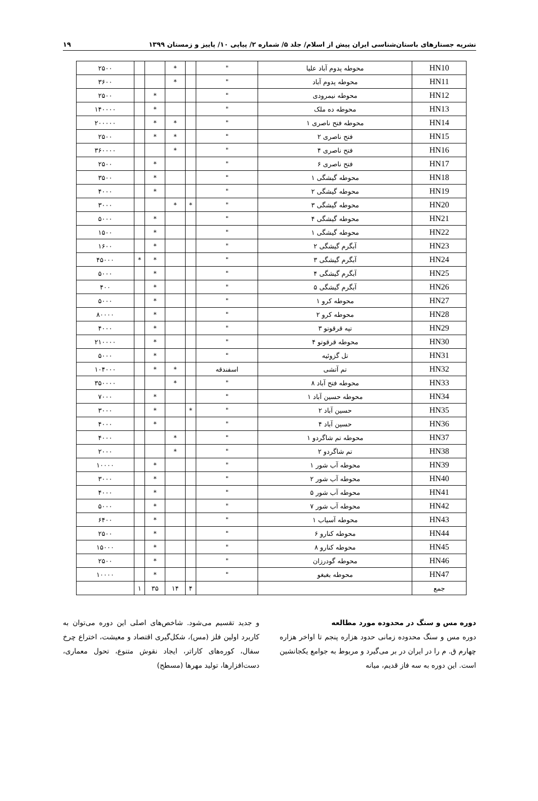نشریه جستارهای باستان‌شناسی ایران پیش از اسلام/ جلد ۵/ شماره ۲/ پیاپی ۱۰/ پاییز و زمستان ۱۳۹۹ ۱۹
| HN10 | محوطه پدوم آباد علیا | " | | * | | | ۲۵۰۰ |
| HN11 | محوطه پدوم آباد | " | | * | | | ۳۶۰۰ |
| HN12 | محوطه نیمرودی | " | | | * | | ۲۵۰۰ |
| HN13 | محوطه ده ملک | " | | | * | | ۱۴۰۰۰۰ |
| HN14 | محوطه فتح ناصری ۱ | " | | * | * | | ۲۰۰۰۰۰ |
| HN15 | فتح ناصری ۲ | " | | * | * | | ۲۵۰۰ |
| HN16 | فتح ناصری ۴ | " | | * | | | ۳۶۰۰۰۰ |
| HN17 | فتح ناصری ۶ | " | | | * | | ۲۵۰۰ |
| HN18 | محوطه گیشگی ۱ | " | | | * | | ۳۵۰۰ |
| HN19 | محوطه گیشگی ۲ | " | | | * | | ۴۰۰۰ |
| HN20 | محوطه گیشگی ۳ | " | * | * | | | ۳۰۰۰ |
| HN21 | محوطه گیشگی ۴ | " | | | * | | ۵۰۰۰ |
| HN22 | محوطه گیشگی ۱ | " | | | * | | ۱۵۰۰ |
| HN23 | آبگرم گیشگی ۲ | " | | | * | | ۱۶۰۰ |
| HN24 | آبگرم گیشگی ۳ | " | | | * | * | ۴۵۰۰۰ |
| HN25 | آبگرم گیشگی ۴ | " | | | * | | ۵۰۰۰ |
| HN26 | آبگرم گیشگی ۵ | " | | | * | | ۴۰۰ |
| HN27 | محوطه کرو ۱ | " | | | * | | ۵۰۰۰ |
| HN28 | محوطه کرو ۲ | " | | | * | | ۸۰۰۰۰ |
| HN29 | تپه قرقوتو ۳ | " | | | * | | ۴۰۰۰ |
| HN30 | محوطه قرقوتو ۴ | " | | | * | | ۲۱۰۰۰۰ |
| HN31 | تل گزوئیه | " | | | * | | ۵۰۰۰ |
| HN32 | تم آتشی | اسفندقه | | * | * | | ۱۰۴۰۰۰ |
| HN33 | محوطه فتح آباد ۸ | " | | * | | | ۳۵۰۰۰۰ |
| HN34 | محوطه حسین آباد ۱ | " | | | * | | ۷۰۰۰ |
| HN35 | حسین آباد ۲ | " | * | | * | | ۳۰۰۰ |
| HN36 | حسین آباد ۴ | " | | | * | | ۴۰۰۰ |
| HN37 | محوطه تم شاگردو ۱ | " | | * | | | ۴۰۰۰ |
| HN38 | تم شاگردو ۲ | " | | * | | | ۲۰۰۰ |
| HN39 | محوطه آب شور ۱ | " | | | * | | ۱۰۰۰۰ |
| HN40 | محوطه آب شور ۲ | " | | | * | | ۳۰۰۰ |
| HN41 | محوطه آب شور ۵ | " | | | * | | ۴۰۰۰ |
| HN42 | محوطه آب شور ۷ | " | | | * | | ۵۰۰۰ |
| HN43 | محوطه آسیاب ۱ | " | | | * | | ۶۴۰۰ |
| HN44 | محوطه کنارو ۶ | " | | | * | | ۲۵۰۰ |
| HN45 | محوطه کنارو ۸ | " | | | * | | ۱۵۰۰۰ |
| HN46 | محوطه گودرزان | " | | | * | | ۲۵۰۰ |
| HN47 | محوطه بغبغو | " | | | * | | ۱۰۰۰۰ |
| جمع | | | ۴ | ۱۴ | ۳۵ | ۱ | |
دوره مس و سنگ در محدوده مورد مطالعه
دوره مس و سنگ محدوده زمانی حدود هزاره پنجم تا اواخر هزاره چهارم ق. م را در ایران در بر می‌گیرد و مربوط به جوامع یکجانشین است. این دوره به سه فاز قدیم، میانه
و جدید تقسیم می‌شود. شاخص‌های اصلی این دوره می‌توان به کاربرد اولین فلز (مس)، شکل‌گیری اقتصاد و معیشت، اختراع چرخ سفال، کوره‌های کاراتر، ایجاد نقوش متنوع، تحول معماری، دست‌افزارها، تولید مهرها (مسطح)